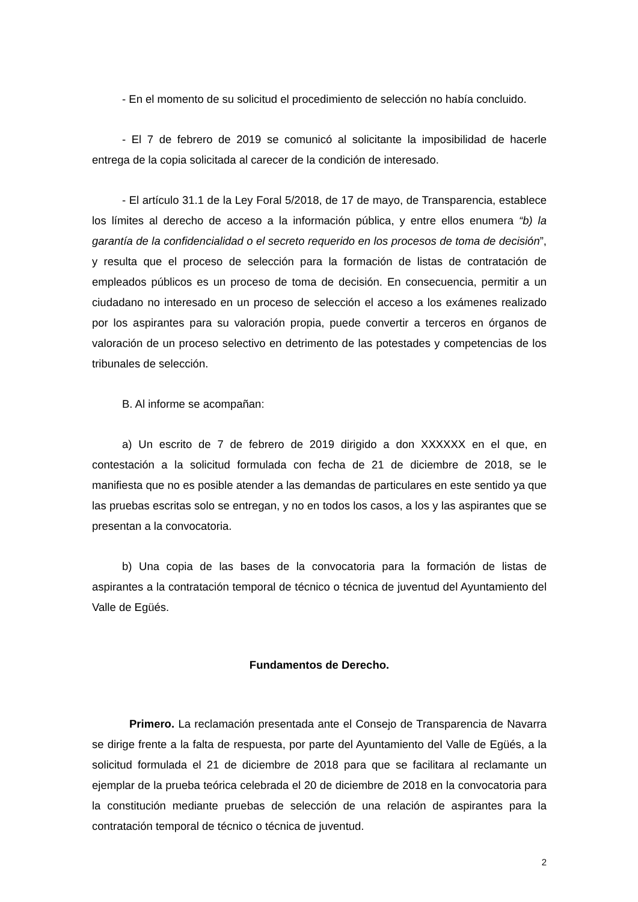- En el momento de su solicitud el procedimiento de selección no había concluido.
- El 7 de febrero de 2019 se comunicó al solicitante la imposibilidad de hacerle entrega de la copia solicitada al carecer de la condición de interesado.
- El artículo 31.1 de la Ley Foral 5/2018, de 17 de mayo, de Transparencia, establece los límites al derecho de acceso a la información pública, y entre ellos enumera “b) la garantía de la confidencialidad o el secreto requerido en los procesos de toma de decisión”, y resulta que el proceso de selección para la formación de listas de contratación de empleados públicos es un proceso de toma de decisión. En consecuencia, permitir a un ciudadano no interesado en un proceso de selección el acceso a los exámenes realizado por los aspirantes para su valoración propia, puede convertir a terceros en órganos de valoración de un proceso selectivo en detrimento de las potestades y competencias de los tribunales de selección.
B. Al informe se acompañan:
a) Un escrito de 7 de febrero de 2019 dirigido a don XXXXXX en el que, en contestación a la solicitud formulada con fecha de 21 de diciembre de 2018, se le manifiesta que no es posible atender a las demandas de particulares en este sentido ya que las pruebas escritas solo se entregan, y no en todos los casos, a los y las aspirantes que se presentan a la convocatoria.
b) Una copia de las bases de la convocatoria para la formación de listas de aspirantes a la contratación temporal de técnico o técnica de juventud del Ayuntamiento del Valle de Egüés.
Fundamentos de Derecho.
Primero. La reclamación presentada ante el Consejo de Transparencia de Navarra se dirige frente a la falta de respuesta, por parte del Ayuntamiento del Valle de Egüés, a la solicitud formulada el 21 de diciembre de 2018 para que se facilitara al reclamante un ejemplar de la prueba teórica celebrada el 20 de diciembre de 2018 en la convocatoria para la constitución mediante pruebas de selección de una relación de aspirantes para la contratación temporal de técnico o técnica de juventud.
2